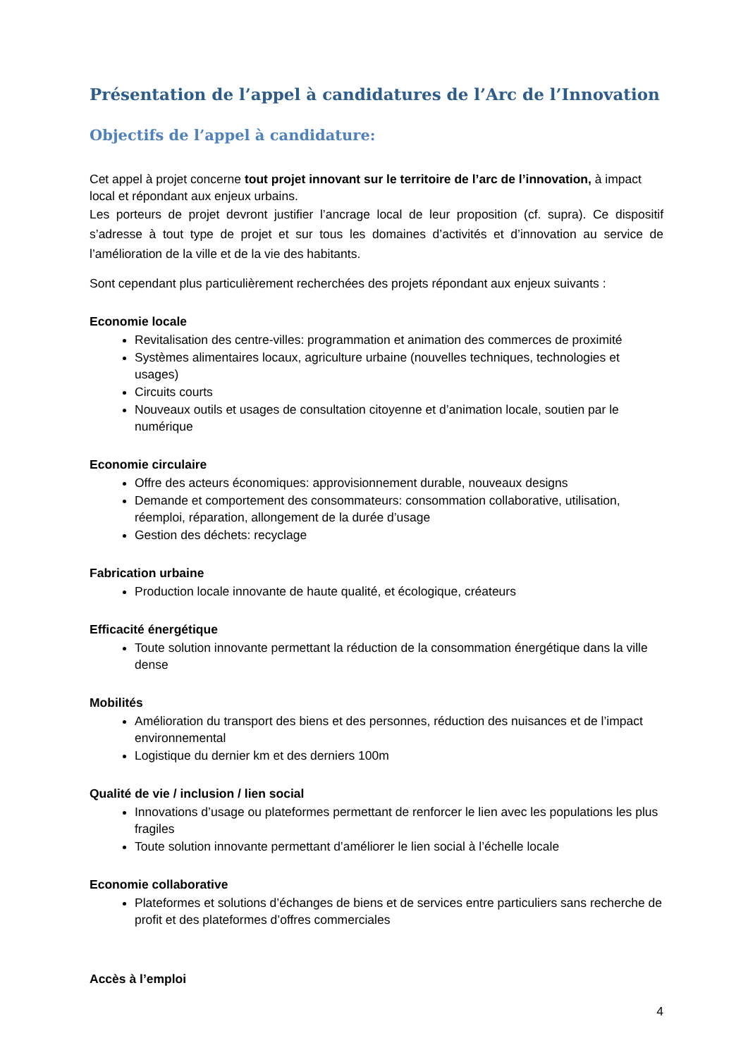Présentation de l’appel à candidatures de l’Arc de l’Innovation
Objectifs de l’appel à candidature:
Cet appel à projet concerne tout projet innovant sur le territoire de l’arc de l’innovation, à impact local et répondant aux enjeux urbains.
Les porteurs de projet devront justifier l’ancrage local de leur proposition (cf. supra). Ce dispositif s’adresse à tout type de projet et sur tous les domaines d’activités et d’innovation au service de l’amélioration de la ville et de la vie des habitants.
Sont cependant plus particulièrement recherchées des projets répondant aux enjeux suivants :
Economie locale
Revitalisation des centre-villes: programmation et animation des commerces de proximité
Systèmes alimentaires locaux, agriculture urbaine (nouvelles techniques, technologies et usages)
Circuits courts
Nouveaux outils et usages de consultation citoyenne et d’animation locale, soutien par le numérique
Economie circulaire
Offre des acteurs économiques: approvisionnement durable, nouveaux designs
Demande et comportement des consommateurs: consommation collaborative, utilisation, réemploi, réparation, allongement de la durée d’usage
Gestion des déchets: recyclage
Fabrication urbaine
Production locale innovante de haute qualité, et écologique, créateurs
Efficacité énergétique
Toute solution innovante permettant la réduction de la consommation énergétique dans la ville dense
Mobilités
Amélioration du transport des biens et des personnes, réduction des nuisances et de l’impact environnemental
Logistique du dernier km et des derniers 100m
Qualité de vie / inclusion / lien social
Innovations d’usage ou plateformes permettant de renforcer le lien avec les populations les plus fragiles
Toute solution innovante permettant d’améliorer le lien social à l’échelle locale
Economie collaborative
Plateformes et solutions d’échanges de biens et de services entre particuliers sans recherche de profit et des plateformes d’offres commerciales
Accès à l’emploi
4